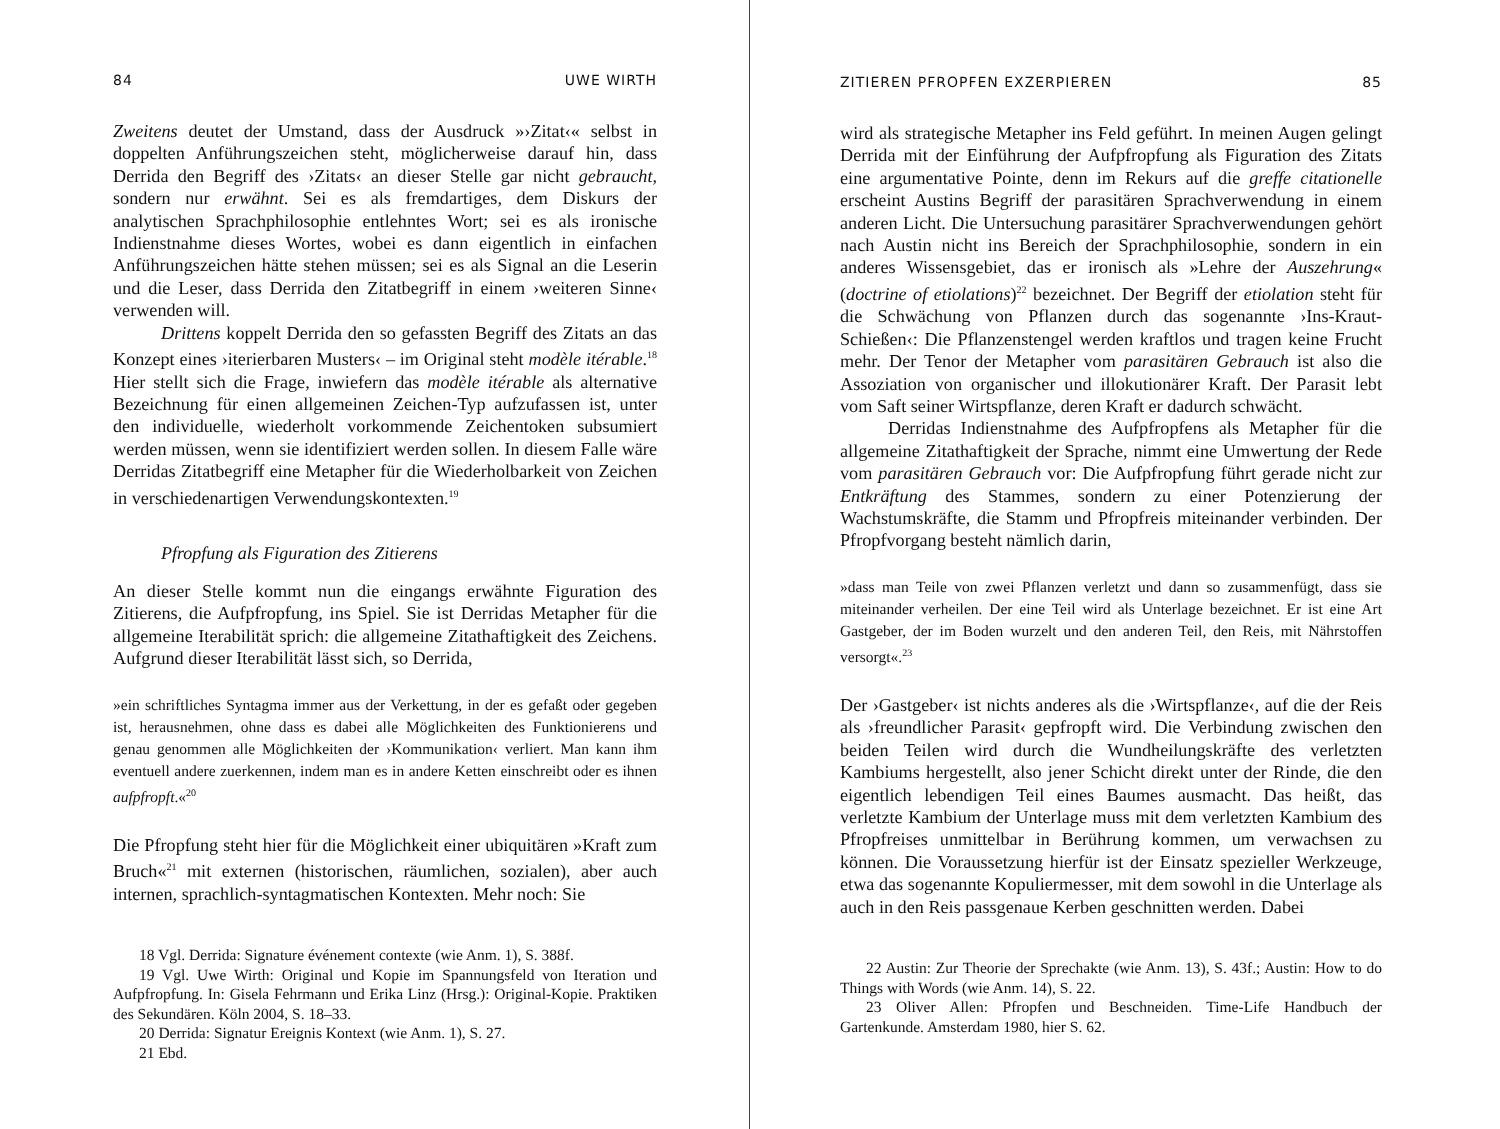84 UWE WIRTH
Zweitens deutet der Umstand, dass der Ausdruck »›Zitat‹« selbst in doppelten Anführungszeichen steht, möglicherweise darauf hin, dass Derrida den Begriff des ›Zitats‹ an dieser Stelle gar nicht gebraucht, sondern nur erwähnt. Sei es als fremdartiges, dem Diskurs der analytischen Sprachphilosophie entlehntes Wort; sei es als ironische Indienstnahme dieses Wortes, wobei es dann eigentlich in einfachen Anführungszeichen hätte stehen müssen; sei es als Signal an die Leserin und die Leser, dass Derrida den Zitatbegriff in einem ›weiteren Sinne‹ verwenden will.
Drittens koppelt Derrida den so gefassten Begriff des Zitats an das Konzept eines ›iterierbaren Musters‹ – im Original steht modèle itérable.<sup>18</sup> Hier stellt sich die Frage, inwiefern das modèle itérable als alternative Bezeichnung für einen allgemeinen Zeichen-Typ aufzufassen ist, unter den individuelle, wiederholt vorkommende Zeichentoken subsumiert werden müssen, wenn sie identifiziert werden sollen. In diesem Falle wäre Derridas Zitatbegriff eine Metapher für die Wiederholbarkeit von Zeichen in verschiedenartigen Verwendungskontexten.<sup>19</sup>
Pfropfung als Figuration des Zitierens
An dieser Stelle kommt nun die eingangs erwähnte Figuration des Zitierens, die Aufpfropfung, ins Spiel. Sie ist Derridas Metapher für die allgemeine Iterabilität sprich: die allgemeine Zitathaftigkeit des Zeichens. Aufgrund dieser Iterabilität lässt sich, so Derrida,
»ein schriftliches Syntagma immer aus der Verkettung, in der es gefaßt oder gegeben ist, herausnehmen, ohne dass es dabei alle Möglichkeiten des Funktionierens und genau genommen alle Möglichkeiten der ›Kommunikation‹ verliert. Man kann ihm eventuell andere zuerkennen, indem man es in andere Ketten einschreibt oder es ihnen aufpfropft.«<sup>20</sup>
Die Pfropfung steht hier für die Möglichkeit einer ubiquitären »Kraft zum Bruch«<sup>21</sup> mit externen (historischen, räumlichen, sozialen), aber auch internen, sprachlich-syntagmatischen Kontexten. Mehr noch: Sie
18 Vgl. Derrida: Signature événement contexte (wie Anm. 1), S. 388f.
19 Vgl. Uwe Wirth: Original und Kopie im Spannungsfeld von Iteration und Aufpfropfung. In: Gisela Fehrmann und Erika Linz (Hrsg.): Original-Kopie. Praktiken des Sekundären. Köln 2004, S. 18–33.
20 Derrida: Signatur Ereignis Kontext (wie Anm. 1), S. 27.
21 Ebd.
ZITIEREN PFROPFEN EXZERPIEREN 85
wird als strategische Metapher ins Feld geführt. In meinen Augen gelingt Derrida mit der Einführung der Aufpfropfung als Figuration des Zitats eine argumentative Pointe, denn im Rekurs auf die greffe citationelle erscheint Austins Begriff der parasitären Sprachverwendung in einem anderen Licht. Die Untersuchung parasitärer Sprachverwendungen gehört nach Austin nicht ins Bereich der Sprachphilosophie, sondern in ein anderes Wissensgebiet, das er ironisch als »Lehre der Auszehrung« (doctrine of etiolations)<sup>22</sup> bezeichnet. Der Begriff der etiolation steht für die Schwächung von Pflanzen durch das sogenannte ›Ins-Kraut-Schießen‹: Die Pflanzenstengel werden kraftlos und tragen keine Frucht mehr. Der Tenor der Metapher vom parasitären Gebrauch ist also die Assoziation von organischer und illokutionärer Kraft. Der Parasit lebt vom Saft seiner Wirtspflanze, deren Kraft er dadurch schwächt.
Derridas Indienstnahme des Aufpfropfens als Metapher für die allgemeine Zitathaftigkeit der Sprache, nimmt eine Umwertung der Rede vom parasitären Gebrauch vor: Die Aufpfropfung führt gerade nicht zur Entkräftung des Stammes, sondern zu einer Potenzierung der Wachstumskräfte, die Stamm und Pfropfreis miteinander verbinden. Der Pfropfvorgang besteht nämlich darin,
»dass man Teile von zwei Pflanzen verletzt und dann so zusammenfügt, dass sie miteinander verheilen. Der eine Teil wird als Unterlage bezeichnet. Er ist eine Art Gastgeber, der im Boden wurzelt und den anderen Teil, den Reis, mit Nährstoffen versorgt«.<sup>23</sup>
Der ›Gastgeber‹ ist nichts anderes als die ›Wirtspflanze‹, auf die der Reis als ›freundlicher Parasit‹ gepfropft wird. Die Verbindung zwischen den beiden Teilen wird durch die Wundheilungskräfte des verletzten Kambiums hergestellt, also jener Schicht direkt unter der Rinde, die den eigentlich lebendigen Teil eines Baumes ausmacht. Das heißt, das verletzte Kambium der Unterlage muss mit dem verletzten Kambium des Pfropfreises unmittelbar in Berührung kommen, um verwachsen zu können. Die Voraussetzung hierfür ist der Einsatz spezieller Werkzeuge, etwa das sogenannte Kopuliermesser, mit dem sowohl in die Unterlage als auch in den Reis passgenaue Kerben geschnitten werden. Dabei
22 Austin: Zur Theorie der Sprechakte (wie Anm. 13), S. 43f.; Austin: How to do Things with Words (wie Anm. 14), S. 22.
23 Oliver Allen: Pfropfen und Beschneiden. Time-Life Handbuch der Gartenkunde. Amsterdam 1980, hier S. 62.